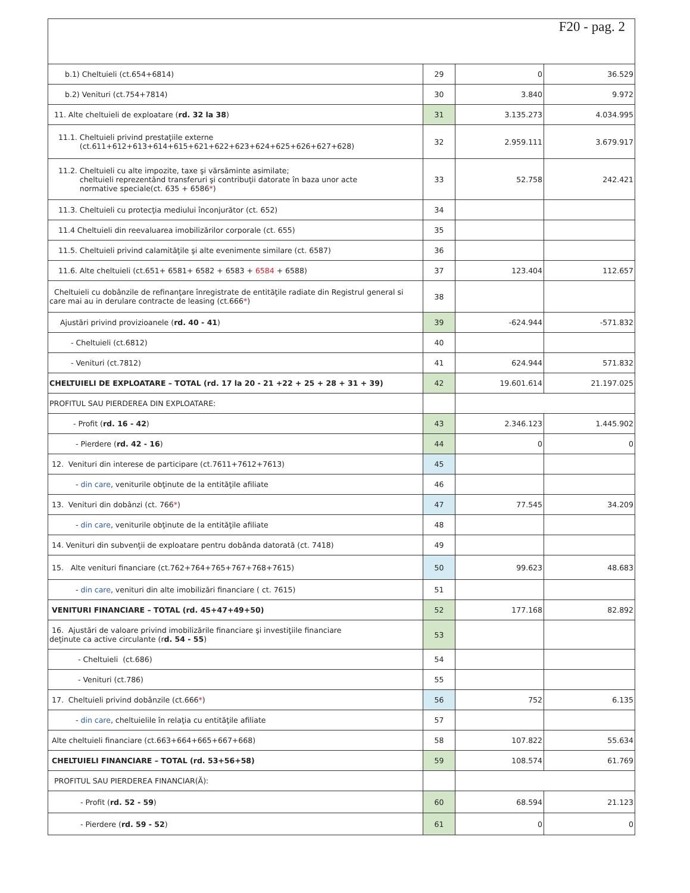F20 - pag. 2
| b.1) Cheltuieli (ct.654+6814) | 29 | 0 | 36.529 |
| b.2) Venituri (ct.754+7814) | 30 | 3.840 | 9.972 |
| 11. Alte cheltuieli de exploatare ( rd. 32 la 38 ) | 31 | 3.135.273 | 4.034.995 |
| 11.1. Cheltuieli privind prestaţiile externe (ct.611+612+613+614+615+621+622+623+624+625+626+627+628) | 32 | 2.959.111 | 3.679.917 |
| 11.2. Cheltuieli cu alte impozite, taxe şi vărsăminte asimilate; cheltuieli reprezentând transferuri şi contribuţii datorate în baza unor acte normative speciale(ct. 635 + 6586 * ) | 33 | 52.758 | 242.421 |
| 11.3. Cheltuieli cu protecţia mediului înconjurător (ct. 652) | 34 | | |
| 11.4 Cheltuieli din reevaluarea imobilizărilor corporale (ct. 655) | 35 | | |
| 11.5. Cheltuieli privind calamităţile şi alte evenimente similare (ct. 6587) | 36 | | |
| 11.6. Alte cheltuieli (ct.651+ 6581+ 6582 + 6583 + 6584 + 6588) | 37 | 123.404 | 112.657 |
| Cheltuieli cu dobânzile de refinanţare înregistrate de entităţile radiate din Registrul general si care mai au in derulare contracte de leasing (ct.666 * ) | 38 | | |
| Ajustări privind provizioanele ( rd. 40 - 41 ) | 39 | -624.944 | -571.832 |
| - Cheltuieli (ct.6812) | 40 | | |
| - Venituri (ct.7812) | 41 | 624.944 | 571.832 |
| CHELTUIELI DE EXPLOATARE – TOTAL (rd. 17 la 20 - 21 +22 + 25 + 28 + 31 + 39) | 42 | 19.601.614 | 21.197.025 |
| PROFITUL SAU PIERDEREA DIN EXPLOATARE: | | | |
| - Profit ( rd. 16 - 42 ) | 43 | 2.346.123 | 1.445.902 |
| - Pierdere ( rd. 42 - 16 ) | 44 | 0 | 0 |
| 12. Venituri din interese de participare (ct.7611+7612+7613) | 45 | | |
| - din care , veniturile obţinute de la entităţile afiliate | 46 | | |
| 13. Venituri din dobânzi (ct. 766 * ) | 47 | 77.545 | 34.209 |
| - din care , veniturile obţinute de la entităţile afiliate | 48 | | |
| 14. Venituri din subvenţii de exploatare pentru dobânda datorată (ct. 7418) | 49 | | |
| 15. Alte venituri financiare (ct.762+764+765+767+768+7615) | 50 | 99.623 | 48.683 |
| - din care , venituri din alte imobilizări financiare ( ct. 7615) | 51 | | |
| VENITURI FINANCIARE – TOTAL (rd. 45+47+49+50) | 52 | 177.168 | 82.892 |
| 16. Ajustări de valoare privind imobilizările financiare şi investiţiile financiare deţinute ca active circulante (r d. 54 - 55 ) | 53 | | |
| - Cheltuieli (ct.686) | 54 | | |
| - Venituri (ct.786) | 55 | | |
| 17. Cheltuieli privind dobânzile (ct.666 * ) | 56 | 752 | 6.135 |
| - din care , cheltuielile în relaţia cu entităţile afiliate | 57 | | |
| Alte cheltuieli financiare (ct.663+664+665+667+668) | 58 | 107.822 | 55.634 |
| CHELTUIELI FINANCIARE – TOTAL (rd. 53+56+58) | 59 | 108.574 | 61.769 |
| PROFITUL SAU PIERDEREA FINANCIAR(Ă): | | | |
| - Profit ( rd. 52 - 59 ) | 60 | 68.594 | 21.123 |
| - Pierdere ( rd. 59 - 52 ) | 61 | 0 | 0 |